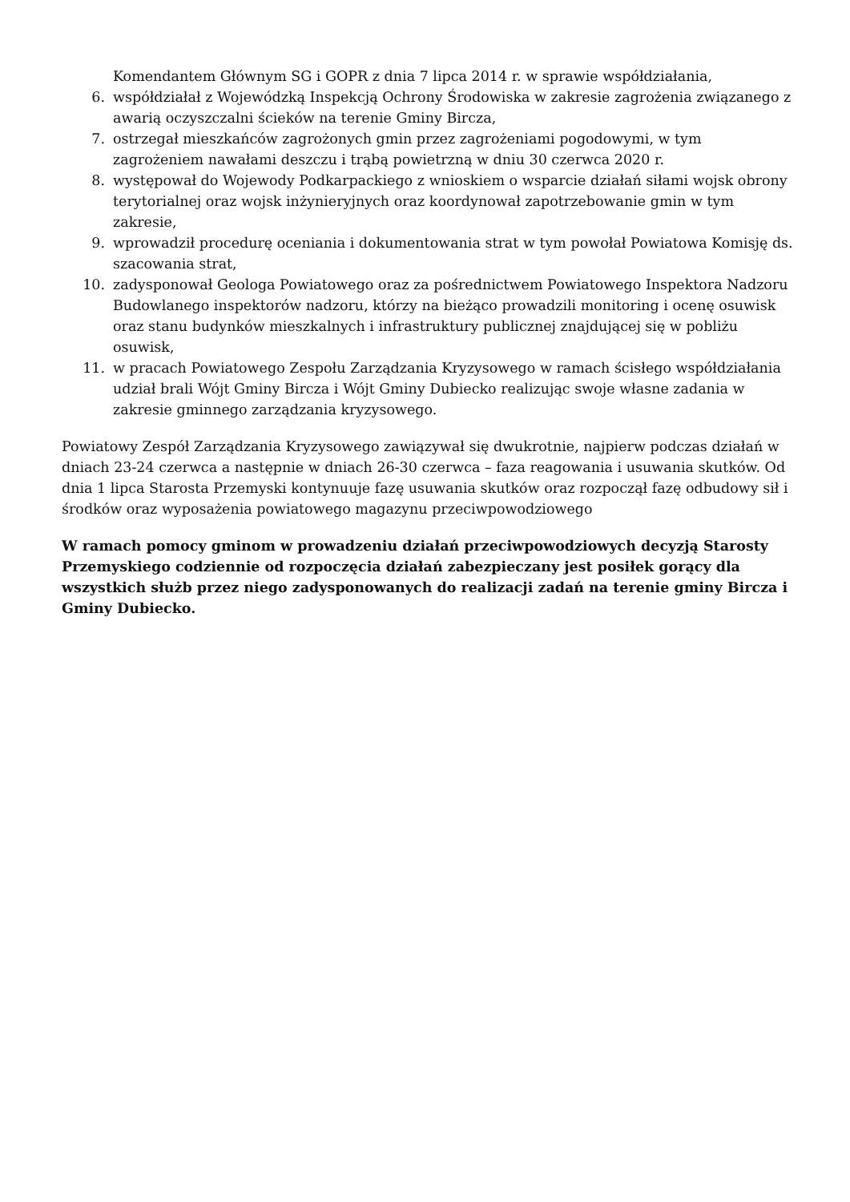Komendantem Głównym SG i GOPR z dnia 7 lipca 2014 r. w sprawie współdziałania,
6. współdziałał z Wojewódzką Inspekcją Ochrony Środowiska w zakresie zagrożenia związanego z awarią oczyszczalni ścieków na terenie Gminy Bircza,
7. ostrzegał mieszkańców zagrożonych gmin przez zagrożeniami pogodowymi, w tym zagrożeniem nawałami deszczu i trąbą powietrzną w dniu 30 czerwca 2020 r.
8. występował do Wojewody Podkarpackiego z wnioskiem o wsparcie działań siłami wojsk obrony terytorialnej oraz wojsk inżynieryjnych oraz koordynował zapotrzebowanie gmin w tym zakresie,
9. wprowadził procedurę oceniania i dokumentowania strat w tym powołał Powiatowa Komisję ds. szacowania strat,
10. zadysponował Geologa Powiatowego oraz za pośrednictwem Powiatowego Inspektora Nadzoru Budowlanego inspektorów nadzoru, którzy na bieżąco prowadzili monitoring i ocenę osuwisk oraz stanu budynków mieszkalnych i infrastruktury publicznej znajdującej się w pobliżu osuwisk,
11. w pracach Powiatowego Zespołu Zarządzania Kryzysowego w ramach ścisłego współdziałania udział brali Wójt Gminy Bircza i Wójt Gminy Dubiecko realizując swoje własne zadania w zakresie gminnego zarządzania kryzysowego.
Powiatowy Zespół Zarządzania Kryzysowego zawiązywał się dwukrotnie, najpierw podczas działań w dniach 23-24 czerwca a następnie w dniach 26-30 czerwca – faza reagowania i usuwania skutków. Od dnia 1 lipca Starosta Przemyski kontynuuje fazę usuwania skutków oraz rozpoczął fazę odbudowy sił i środków oraz wyposażenia powiatowego magazynu przeciwpowodziowego
W ramach pomocy gminom w prowadzeniu działań przeciwpowodziowych decyzją Starosty Przemyskiego codziennie od rozpoczęcia działań zabezpieczany jest posiłek gorący dla wszystkich służb przez niego zadysponowanych do realizacji zadań na terenie gminy Bircza i Gminy Dubiecko.